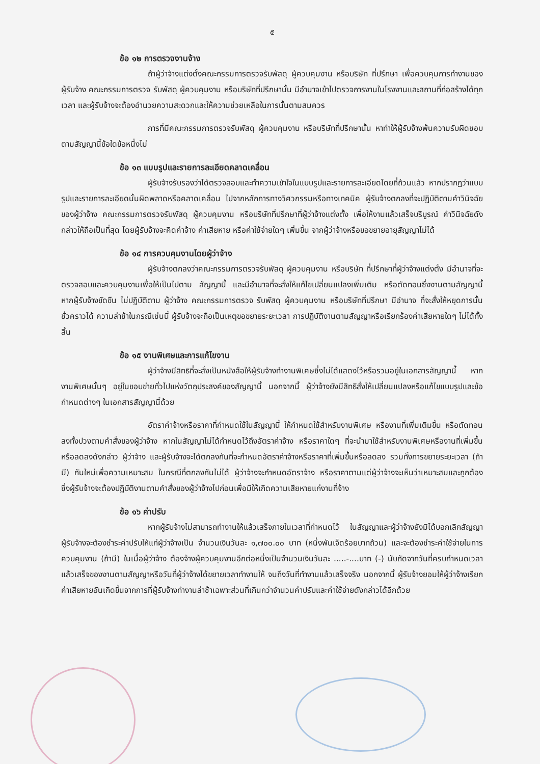๕
ข้อ ๑๒ การตรวจงานจ้าง
ถ้าผู้ว่าจ้างแต่งตั้งคณะกรรมการตรวจรับพัสดุ ผู้ควบคุมงาน หรือบริษัท ที่ปรึกษา เพื่อควบคุมการทำงานของผู้รับจ้าง คณะกรรมการตรวจ รับพัสดุ ผู้ควบคุมงาน หรือบริษัทที่ปรึกษานั้น มีอำนาจเข้าไปตรวจการงานในโรงงานและสถานที่ก่อสร้างได้ทุกเวลา และผู้รับจ้างจะต้องอำนวยความสะดวกและให้ความช่วยเหลือในการนั้นตามสมควร
การที่มีคณะกรรมการตรวจรับพัสดุ ผู้ควบคุมงาน หรือบริษัทที่ปรึกษานั้น หาทำให้ผู้รับจ้างพ้นความรับผิดชอบตามสัญญานี้ข้อใดข้อหนึ่งไม่
ข้อ ๑๓ แบบรูปและรายการละเอียดคลาดเคลื่อน
ผู้รับจ้างรับรองว่าได้ตรวจสอบและทำความเข้าใจในแบบรูปและรายการละเอียดโดยถี่ถ้วนแล้ว หากปรากฏว่าแบบรูปและรายการละเอียดนั้นผิดพลาดหรือคลาดเคลื่อน ไปจากหลักการทางวิศวกรรมหรือทางเทคนิค ผู้รับจ้างตกลงที่จะปฏิบัติตามคำวินิจฉัยของผู้ว่าจ้าง คณะกรรมการตรวจรับพัสดุ ผู้ควบคุมงาน หรือบริษัทที่ปรึกษาที่ผู้ว่าจ้างแต่งตั้ง เพื่อให้งานแล้วเสร็จบริบูรณ์ คำวินิจฉัยดังกล่าวให้ถือเป็นที่สุด โดยผู้รับจ้างจะคิดค่าจ้าง ค่าเสียหาย หรือค่าใช้จ่ายใดๆ เพิ่มขึ้น จากผู้ว่าจ้างหรือขอขยายอายุสัญญาไม่ได้
ข้อ ๑๔ การควบคุมงานโดยผู้ว่าจ้าง
ผู้รับจ้างตกลงว่าคณะกรรมการตรวจรับพัสดุ ผู้ควบคุมงาน หรือบริษัท ที่ปรึกษาที่ผู้ว่าจ้างแต่งตั้ง มีอำนาจที่จะตรวจสอบและควบคุมงานเพื่อให้เป็นไปตาม สัญญานี้ และมีอำนาจที่จะสั่งให้แก้ไขเปลี่ยนแปลงเพิ่มเติม หรือตัดทอนซึ่งงานตามสัญญานี้ หากผู้รับจ้างขัดขืน ไม่ปฏิบัติตาม ผู้ว่าจ้าง คณะกรรมการตรวจ รับพัสดุ ผู้ควบคุมงาน หรือบริษัทที่ปรึกษา มีอำนาจ ที่จะสั่งให้หยุดการนั้นชั่วคราวได้ ความล่าช้าในกรณีเช่นนี้ ผู้รับจ้างจะถือเป็นเหตุขอขยายระยะเวลา การปฏิบัติงานตามสัญญาหรือเรียกร้องค่าเสียหายใดๆ ไม่ได้ทั้งสิ้น
ข้อ ๑๕ งานพิเศษและการแก้ไขงาน
ผู้ว่าจ้างมีสิทธิที่จะสั่งเป็นหนังสือให้ผู้รับจ้างทำงานพิเศษซึ่งไม่ได้แสดงไว้หรือรวมอยู่ในเอกสารสัญญานี้ หากงานพิเศษนั้นๆ อยู่ในขอบข่ายทั่วไปแห่งวัตถุประสงค์ของสัญญานี้ นอกจากนี้ ผู้ว่าจ้างยังมีสิทธิสั่งให้เปลี่ยนแปลงหรือแก้ไขแบบรูปและข้อกำหนดต่างๆ ในเอกสารสัญญานี้ด้วย
อัตราค่าจ้างหรือราคาที่กำหนดใช้ในสัญญานี้ ให้กำหนดใช้สำหรับงานพิเศษ หรืองานที่เพิ่มเติมขึ้น หรือตัดทอนลงทั้งปวงตามคำสั่งของผู้ว่าจ้าง หากในสัญญาไม่ได้กำหนดไว้ถึงอัตราค่าจ้าง หรือราคาใดๆ ที่จะนำมาใช้สำหรับงานพิเศษหรืองานที่เพิ่มขึ้นหรือลดลงดังกล่าว ผู้ว่าจ้าง และผู้รับจ้างจะได้ตกลงกันที่จะกำหนดอัตราค่าจ้างหรือราคาที่เพิ่มขึ้นหรือลดลง รวมทั้งการขยายระยะเวลา (ถ้ามี) กันใหม่เพื่อความเหมาะสม ในกรณีที่ตกลงกันไม่ได้ ผู้ว่าจ้างจะกำหนดอัตราจ้าง หรือราคาตามแต่ผู้ว่าจ้างจะเห็นว่าเหมาะสมและถูกต้อง ซึ่งผู้รับจ้างจะต้องปฏิบัติงานตามคำสั่งของผู้ว่าจ้างไปก่อนเพื่อมิให้เกิดความเสียหายแก่งานที่จ้าง
ข้อ ๑๖ ค่าปรับ
หากผู้รับจ้างไม่สามารถทำงานให้แล้วเสร็จภายในเวลาที่กำหนดไว้ ในสัญญาและผู้ว่าจ้างยังมิได้บอกเลิกสัญญา ผู้รับจ้างจะต้องชำระค่าปรับให้แก่ผู้ว่าจ้างเป็น จำนวนเงินวันละ ๑,๗๐๐.๐๐ บาท (หนึ่งพันเจ็ดร้อยบาทถ้วน) และจะต้องชำระค่าใช้จ่ายในการควบคุมงาน (ถ้ามี) ในเมื่อผู้ว่าจ้าง ต้องจ้างผู้ควบคุมงานอีกต่อหนึ่งเป็นจำนวนเงินวันละ .....-....บาท (-) นับถัดจากวันที่ครบกำหนดเวลาแล้วเสร็จของงานตามสัญญาหรือวันที่ผู้ว่าจ้างได้ขยายเวลาทำงานให้ จนถึงวันที่ทำงานแล้วเสร็จจริง นอกจากนี้ ผู้รับจ้างยอมให้ผู้ว่าจ้างเรียกค่าเสียหายอันเกิดขึ้นจากการที่ผู้รับจ้างทำงานล่าช้าเฉพาะส่วนที่เกินกว่าจำนวนค่าปรับและค่าใช้จ่ายดังกล่าวได้อีกด้วย